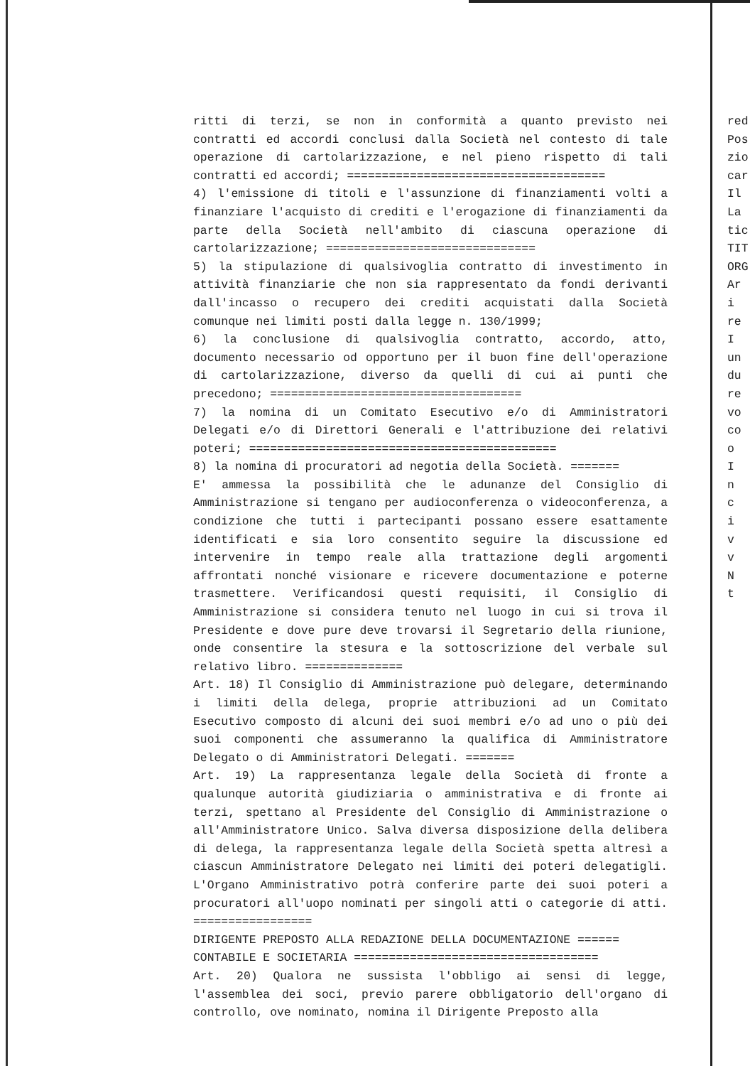ritti di terzi, se non in conformità a quanto previsto nei contratti ed accordi conclusi dalla Società nel contesto di tale operazione di cartolarizzazione, e nel pieno rispetto di tali contratti ed accordi; =====================================
4) l'emissione di titoli e l'assunzione di finanziamenti volti a finanziare l'acquisto di crediti e l'erogazione di finanziamenti da parte della Società nell'ambito di ciascuna operazione di cartolarizzazione; ==============================
5) la stipulazione di qualsivoglia contratto di investimento in attività finanziarie che non sia rappresentato da fondi derivanti dall'incasso o recupero dei crediti acquistati dalla Società comunque nei limiti posti dalla legge n. 130/1999;
6) la conclusione di qualsivoglia contratto, accordo, atto, documento necessario od opportuno per il buon fine dell'operazione di cartolarizzazione, diverso da quelli di cui ai punti che precedono; ====================================
7) la nomina di un Comitato Esecutivo e/o di Amministratori Delegati e/o di Direttori Generali e l'attribuzione dei relativi poteri; ============================================
8) la nomina di procuratori ad negotia della Società. =======
E' ammessa la possibilità che le adunanze del Consiglio di Amministrazione si tengano per audioconferenza o videoconferenza, a condizione che tutti i partecipanti possano essere esattamente identificati e sia loro consentito seguire la discussione ed intervenire in tempo reale alla trattazione degli argomenti affrontati nonché visionare e ricevere documentazione e poterne trasmettere. Verificandosi questi requisiti, il Consiglio di Amministrazione si considera tenuto nel luogo in cui si trova il Presidente e dove pure deve trovarsi il Segretario della riunione, onde consentire la stesura e la sottoscrizione del verbale sul relativo libro. ==============
Art. 18) Il Consiglio di Amministrazione può delegare, determinando i limiti della delega, proprie attribuzioni ad un Comitato Esecutivo composto di alcuni dei suoi membri e/o ad uno o più dei suoi componenti che assumeranno la qualifica di Amministratore Delegato o di Amministratori Delegati. =======
Art. 19) La rappresentanza legale della Società di fronte a qualunque autorità giudiziaria o amministrativa e di fronte ai terzi, spettano al Presidente del Consiglio di Amministrazione o all'Amministratore Unico. Salva diversa disposizione della delibera di delega, la rappresentanza legale della Società spetta altresì a ciascun Amministratore Delegato nei limiti dei poteri delegatigli. L'Organo Amministrativo potrà conferire parte dei suoi poteri a procuratori all'uopo nominati per singoli atti o categorie di atti. =================
DIRIGENTE PREPOSTO ALLA REDAZIONE DELLA DOCUMENTAZIONE ======
CONTABILE E SOCIETARIA ===================================
Art. 20) Qualora ne sussista l'obbligo ai sensi di legge, l'assemblea dei soci, previo parere obbligatorio dell'organo di controllo, ove nominato, nomina il Dirigente Preposto alla
red
Pos
zio
car
Il
La
tic
TIT
ORG
Ar
i
re
I
un
du
re
vo
co
o
I
n
c
i
v
v
N
t